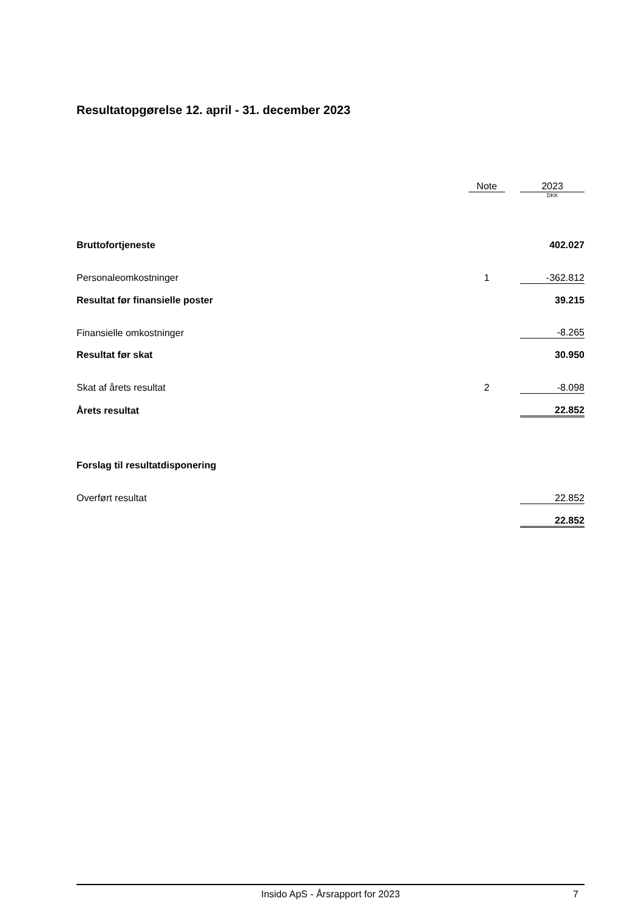Resultatopgørelse 12. april - 31. december 2023
| | Note | | 2023 |
| --- | --- | --- | --- |
| | | | DKK |
| Bruttofortjeneste | | | 402.027 |
| Personaleomkostninger | 1 | | -362.812 |
| Resultat før finansielle poster | | | 39.215 |
| Finansielle omkostninger | | | -8.265 |
| Resultat før skat | | | 30.950 |
| Skat af årets resultat | 2 | | -8.098 |
| Årets resultat | | | 22.852 |
| Forslag til resultatdisponering | | | |
| Overført resultat | | | 22.852 |
| | | | 22.852 |
Insido ApS - Årsrapport for 2023 7